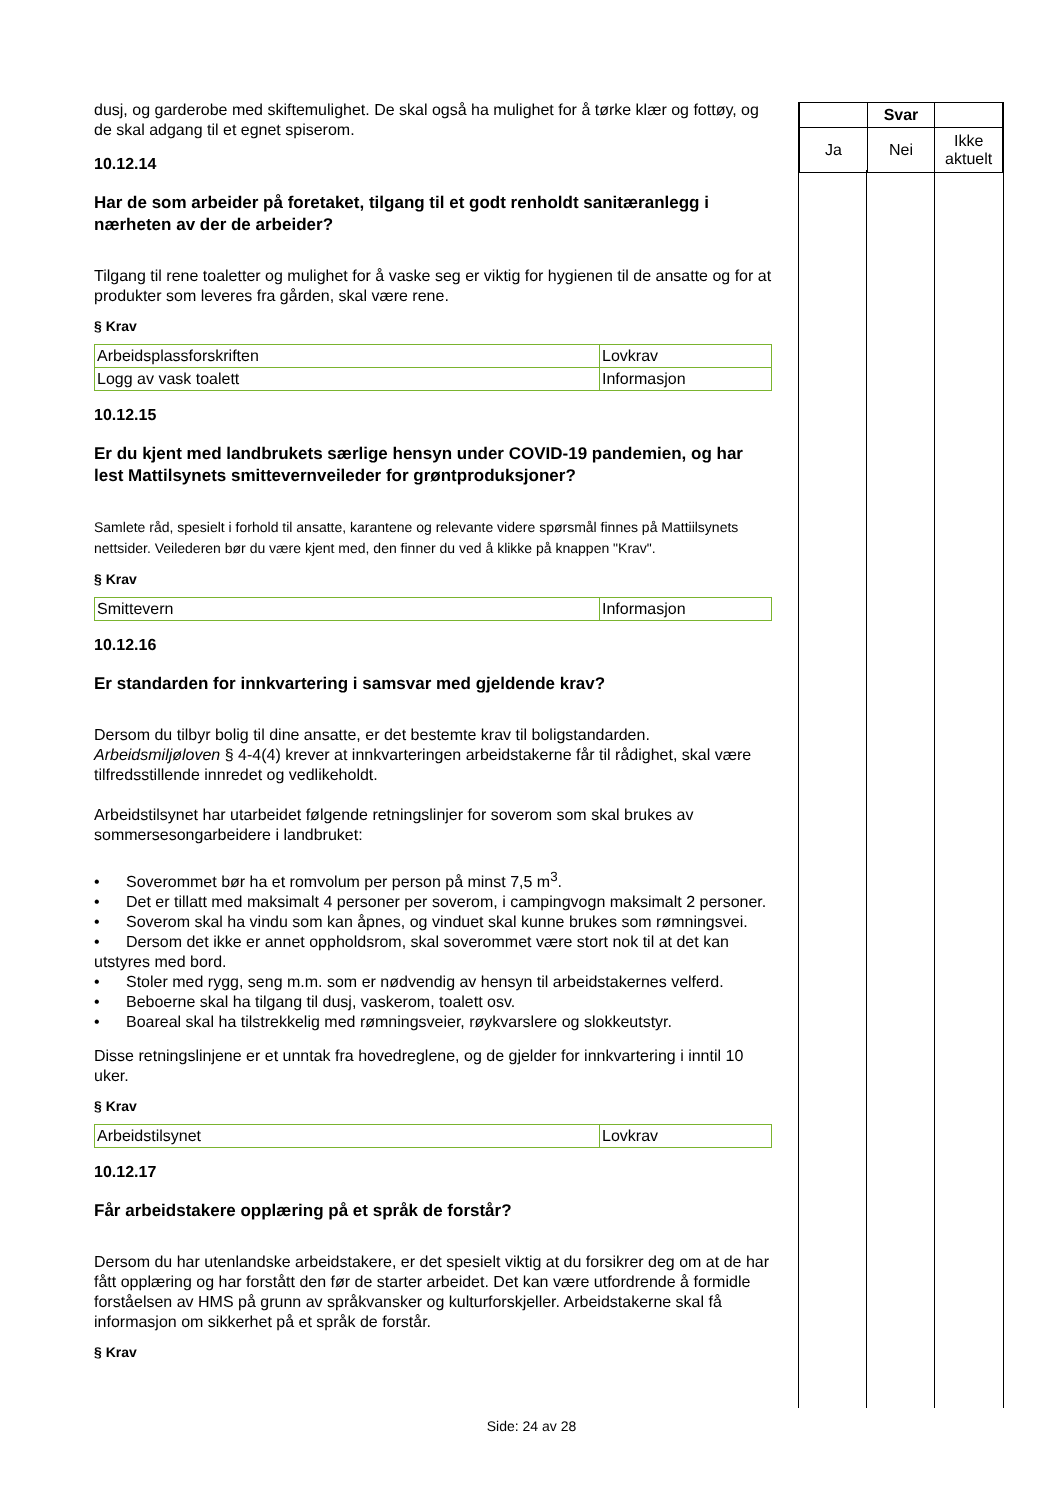dusj, og garderobe med skiftemulighet. De skal også ha mulighet for å tørke klær og fottøy, og de skal adgang til et egnet spiserom.
10.12.14
Har de som arbeider på foretaket, tilgang til et godt renholdt sanitæranlegg i nærheten av der de arbeider?
Tilgang til rene toaletter og mulighet for å vaske seg er viktig for hygienen til de ansatte og for at produkter som leveres fra gården, skal være rene.
§ Krav
| Arbeidsplassforskriften | Lovkrav |
| Logg av vask toalett | Informasjon |
10.12.15
Er du kjent med landbrukets særlige hensyn under COVID-19 pandemien, og har lest Mattilsynets smittevernveileder for grøntproduksjoner?
Samlete råd, spesielt i forhold til ansatte, karantene og relevante videre spørsmål finnes på Mattiilsynets nettsider. Veilederen bør du være kjent med, den finner du ved å klikke på knappen "Krav".
§ Krav
| Smittevern | Informasjon |
10.12.16
Er standarden for innkvartering i samsvar med gjeldende krav?
Dersom du tilbyr bolig til dine ansatte, er det bestemte krav til boligstandarden. Arbeidsmiljøloven § 4-4(4) krever at innkvarteringen arbeidstakerne får til rådighet, skal være tilfredsstillende innredet og vedlikeholdt.
Arbeidstilsynet har utarbeidet følgende retningslinjer for soverom som skal brukes av sommersesongarbeidere i landbruket:
• Soverommet bør ha et romvolum per person på minst 7,5 m<sup>3</sup>.
• Det er tillatt med maksimalt 4 personer per soverom, i campingvogn maksimalt 2 personer.
• Soverom skal ha vindu som kan åpnes, og vinduet skal kunne brukes som rømningsvei.
• Dersom det ikke er annet oppholdsrom, skal soverommet være stort nok til at det kan utstyres med bord.
• Stoler med rygg, seng m.m. som er nødvendig av hensyn til arbeidstakernes velferd.
• Beboerne skal ha tilgang til dusj, vaskerom, toalett osv.
• Boareal skal ha tilstrekkelig med rømningsveier, røykvarslere og slokkeutstyr.
Disse retningslinjene er et unntak fra hovedreglene, og de gjelder for innkvartering i inntil 10 uker.
§ Krav
| Arbeidstilsynet | Lovkrav |
10.12.17
Får arbeidstakere opplæring på et språk de forstår?
Dersom du har utenlandske arbeidstakere, er det spesielt viktig at du forsikrer deg om at de har fått opplæring og har forstått den før de starter arbeidet. Det kan være utfordrende å formidle forståelsen av HMS på grunn av språkvansker og kulturforskjeller. Arbeidstakerne skal få informasjon om sikkerhet på et språk de forstår.
§ Krav
| | Svar | |
| --- | --- | --- |
| Ja | Nei | Ikke aktuelt |
Side: 24 av 28